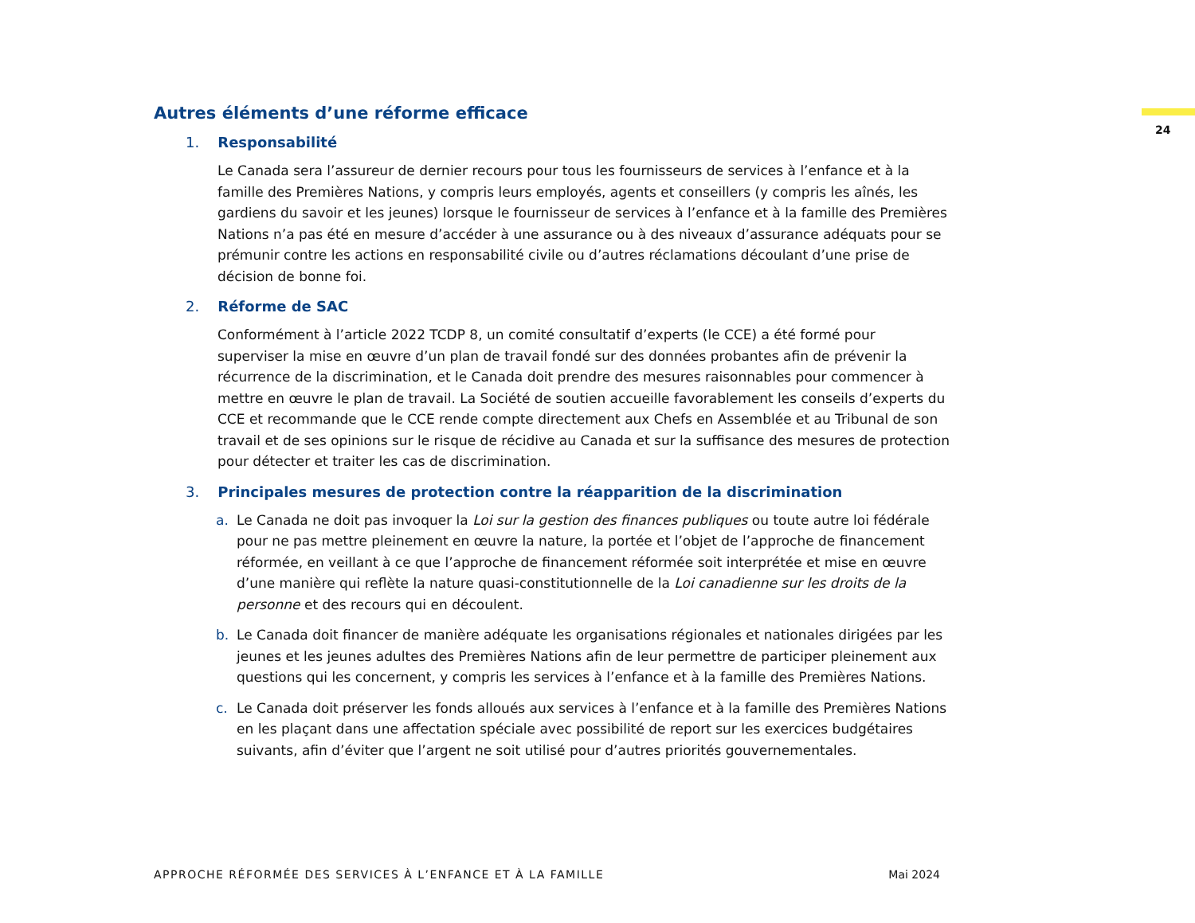24
Autres éléments d’une réforme efficace
1. Responsabilité
Le Canada sera l’assureur de dernier recours pour tous les fournisseurs de services à l’enfance et à la famille des Premières Nations, y compris leurs employés, agents et conseillers (y compris les aînés, les gardiens du savoir et les jeunes) lorsque le fournisseur de services à l’enfance et à la famille des Premières Nations n’a pas été en mesure d’accéder à une assurance ou à des niveaux d’assurance adéquats pour se prémunir contre les actions en responsabilité civile ou d’autres réclamations découlant d’une prise de décision de bonne foi.
2. Réforme de SAC
Conformément à l’article 2022 TCDP 8, un comité consultatif d’experts (le CCE) a été formé pour superviser la mise en œuvre d’un plan de travail fondé sur des données probantes afin de prévenir la récurrence de la discrimination, et le Canada doit prendre des mesures raisonnables pour commencer à mettre en œuvre le plan de travail. La Société de soutien accueille favorablement les conseils d’experts du CCE et recommande que le CCE rende compte directement aux Chefs en Assemblée et au Tribunal de son travail et de ses opinions sur le risque de récidive au Canada et sur la suffisance des mesures de protection pour détecter et traiter les cas de discrimination.
3. Principales mesures de protection contre la réapparition de la discrimination
a. Le Canada ne doit pas invoquer la Loi sur la gestion des finances publiques ou toute autre loi fédérale pour ne pas mettre pleinement en œuvre la nature, la portée et l’objet de l’approche de financement réformée, en veillant à ce que l’approche de financement réformée soit interprétée et mise en œuvre d’une manière qui reflète la nature quasi-constitutionnelle de la Loi canadienne sur les droits de la personne et des recours qui en découlent.
b. Le Canada doit financer de manière adéquate les organisations régionales et nationales dirigées par les jeunes et les jeunes adultes des Premières Nations afin de leur permettre de participer pleinement aux questions qui les concernent, y compris les services à l’enfance et à la famille des Premières Nations.
c. Le Canada doit préserver les fonds alloués aux services à l’enfance et à la famille des Premières Nations en les plaçant dans une affectation spéciale avec possibilité de report sur les exercices budgétaires suivants, afin d’éviter que l’argent ne soit utilisé pour d’autres priorités gouvernementales.
APPROCHE RÉFORMÉE DES SERVICES À L’ENFANCE ET À LA FAMILLE Mai 2024